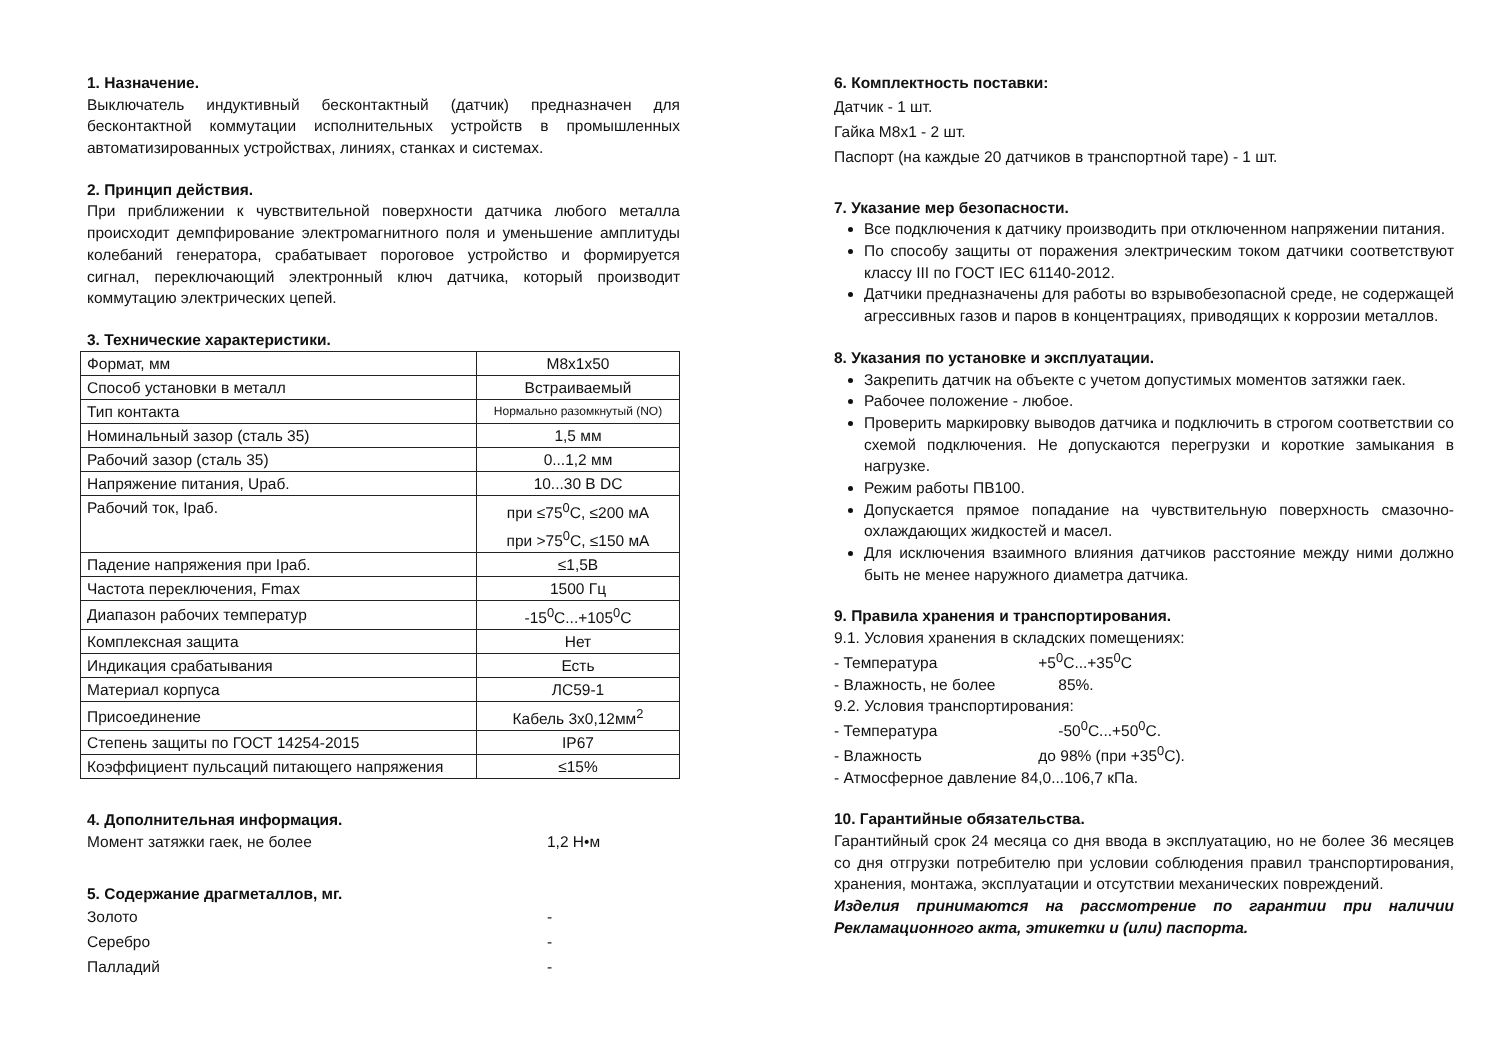1. Назначение.
Выключатель индуктивный бесконтактный (датчик) предназначен для бесконтактной коммутации исполнительных устройств в промышленных автоматизированных устройствах, линиях, станках и системах.
2. Принцип действия.
При приближении к чувствительной поверхности датчика любого металла происходит демпфирование электромагнитного поля и уменьшение амплитуды колебаний генератора, срабатывает пороговое устройство и формируется сигнал, переключающий электронный ключ датчика, который производит коммутацию электрических цепей.
3. Технические характеристики.
| Формат, мм | М8х1х50 |
| Способ установки в металл | Встраиваемый |
| Тип контакта | Нормально разомкнутый (NO) |
| Номинальный зазор (сталь 35) | 1,5 мм |
| Рабочий зазор (сталь 35) | 0...1,2 мм |
| Напряжение питания, Uраб. | 10...30 В DC |
| Рабочий ток, Iраб. | при ≤75<sup>0</sup>С, ≤200 мА при >75<sup>0</sup>С, ≤150 мА |
| Падение напряжения при Iраб. | ≤1,5В |
| Частота переключения, Fmax | 1500 Гц |
| Диапазон рабочих температур | -15<sup>0</sup>С...+105<sup>0</sup>С |
| Комплексная защита | Нет |
| Индикация срабатывания | Есть |
| Материал корпуса | ЛС59-1 |
| Присоединение | Кабель 3х0,12мм<sup>2</sup> |
| Степень защиты по ГОСТ 14254-2015 | IP67 |
| Коэффициент пульсаций питающего напряжения | ≤15% |
4. Дополнительная информация.
Момент затяжки гаек, не более 1,2 Н•м
5. Содержание драгметаллов, мг.
Золото -
Серебро -
Палладий -
6. Комплектность поставки:
Датчик - 1 шт.
Гайка М8х1 - 2 шт.
Паспорт (на каждые 20 датчиков в транспортной таре) - 1 шт.
7. Указание мер безопасности.
Все подключения к датчику производить при отключенном напряжении питания.
По способу защиты от поражения электрическим током датчики соответствуют классу III по ГОСТ IEC 61140-2012.
Датчики предназначены для работы во взрывобезопасной среде, не содержащей агрессивных газов и паров в концентрациях, приводящих к коррозии металлов.
8. Указания по установке и эксплуатации.
Закрепить датчик на объекте с учетом допустимых моментов затяжки гаек.
Рабочее положение - любое.
Проверить маркировку выводов датчика и подключить в строгом соответствии со схемой подключения. Не допускаются перегрузки и короткие замыкания в нагрузке.
Режим работы ПВ100.
Допускается прямое попадание на чувствительную поверхность смазочно-охлаждающих жидкостей и масел.
Для исключения взаимного влияния датчиков расстояние между ними должно быть не менее наружного диаметра датчика.
9. Правила хранения и транспортирования.
9.1. Условия хранения в складских помещениях:
- Температура +5<sup>0</sup>С...+35<sup>0</sup>С
- Влажность, не более 85%.
9.2. Условия транспортирования:
- Температура -50<sup>0</sup>С...+50<sup>0</sup>С.
- Влажность до 98% (при +35<sup>0</sup>С).
- Атмосферное давление 84,0...106,7 кПа.
10. Гарантийные обязательства.
Гарантийный срок 24 месяца со дня ввода в эксплуатацию, но не более 36 месяцев со дня отгрузки потребителю при условии соблюдения правил транспортирования, хранения, монтажа, эксплуатации и отсутствии механических повреждений.
Изделия принимаются на рассмотрение по гарантии при наличии Рекламационного акта, этикетки и (или) паспорта.